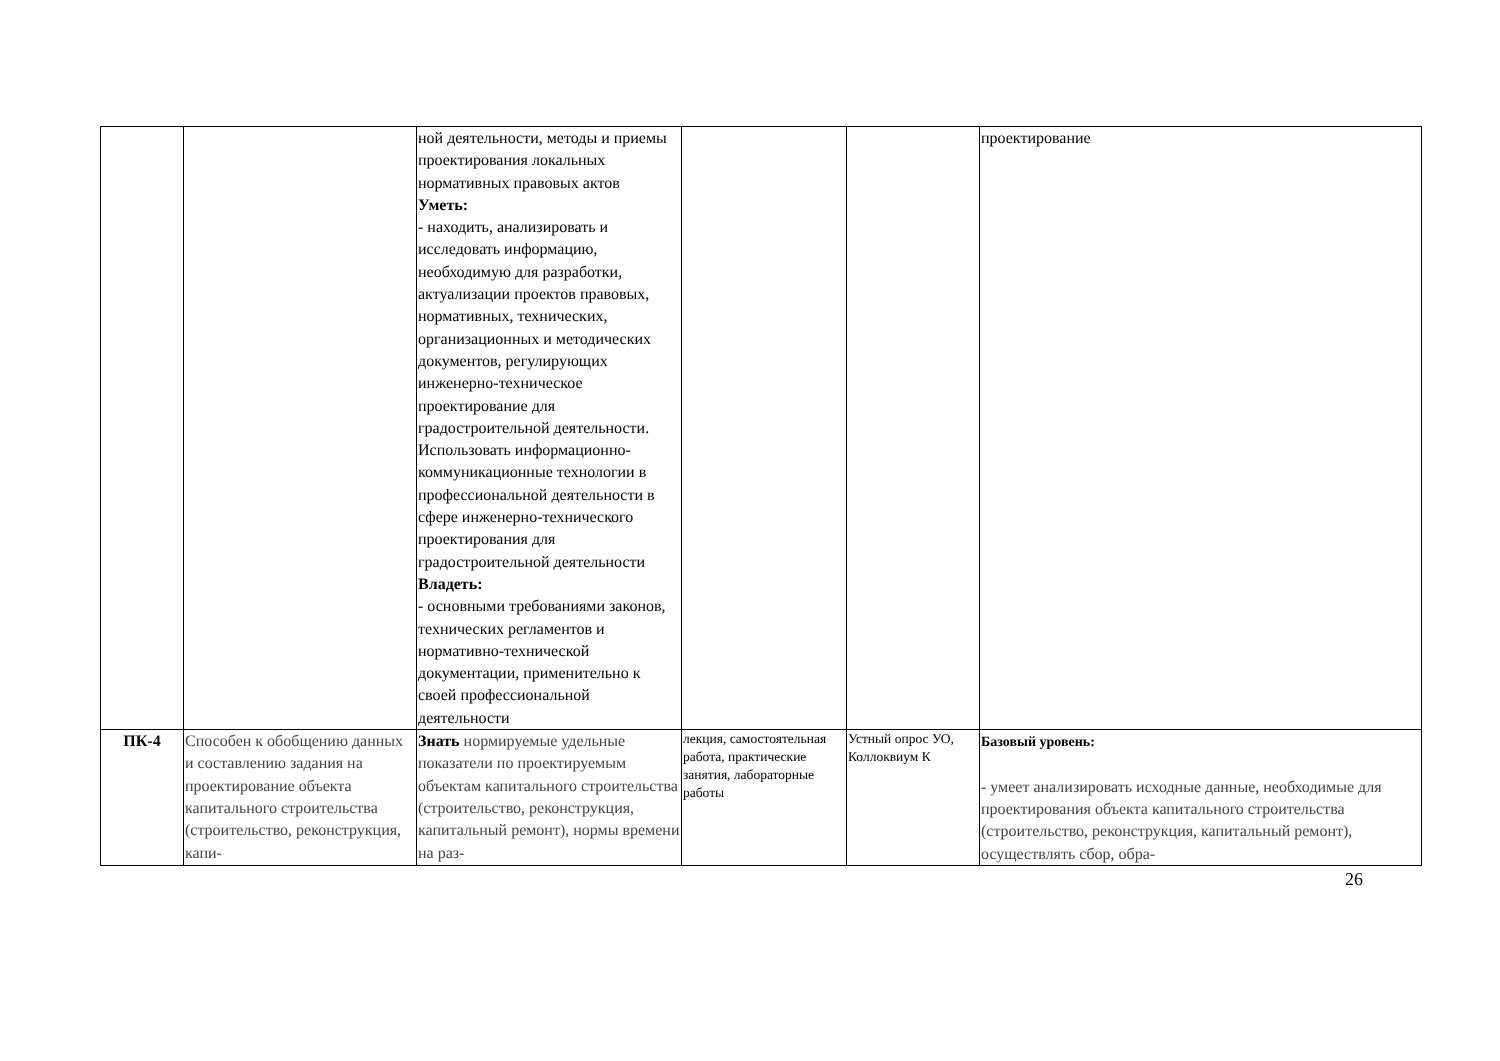| | | ной деятельности, методы и приемы проектирования локальных нормативных правовых актов Уметь: - находить, анализировать и исследовать информацию, необходимую для разработки, актуализации проектов правовых, нормативных, технических, организационных и методических документов, регулирующих инженерно-техническое проектирование для градостроительной деятельности. Использовать информационно-коммуникационные технологии в профессиональной деятельности в сфере инженерно-технического проектирования для градостроительной деятельности Владеть: - основными требованиями законов, технических регламентов и нормативно-технической документации, применительно к своей профессиональной деятельности | | | проектирование |
| ПК-4 | Способен к обобщению данных и составлению задания на проектирование объекта капитального строительства (строительство, реконструкция, капи- | Знать нормируемые удельные показатели по проектируемым объектам капитального строительства (строительство, реконструкция, капитальный ремонт), нормы времени на раз- | лекция, самостоятельная работа, практические занятия, лабораторные работы | Устный опрос УО, Коллоквиум К | Базовый уровень: - умеет анализировать исходные данные, необходимые для проектирования объекта капитального строительства (строительство, реконструкция, капитальный ремонт), осуществлять сбор, обра- |
26